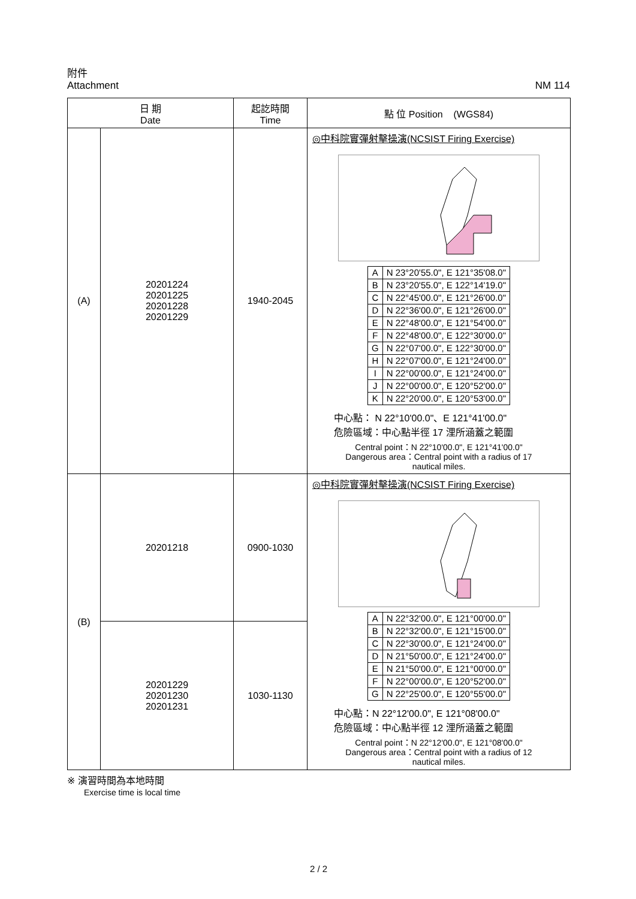附件
Attachment
NM 114
| 日 期 Date | | 起訖時間 Time | 點 位 Position (WGS84) |
| --- | --- | --- | --- |
| (A) | 20201224 20201225 20201228 20201229 | 1940-2045 | ◎中科院實彈射擊操演(NCSIST Firing Exercise) / A / N 23°20'55.0", E 121°35'08.0" / / B / N 23°20'55.0", E 122°14'19.0" / / C / N 22°45'00.0", E 121°26'00.0" / / D / N 22°36'00.0", E 121°26'00.0" / / E / N 22°48'00.0", E 121°54'00.0" / / F / N 22°48'00.0", E 122°30'00.0" / / G / N 22°07'00.0", E 122°30'00.0" / / H / N 22°07'00.0", E 121°24'00.0" / / I / N 22°00'00.0", E 121°24'00.0" / / J / N 22°00'00.0", E 120°52'00.0" / / K / N 22°20'00.0", E 120°53'00.0" / 中心點： N 22°10'00.0"、E 121°41'00.0" 危險區域：中心點半徑 17 浬所涵蓋之範圍 Central point：N 22°10'00.0", E 121°41'00.0" Dangerous area：Central point with a radius of 17 nautical miles. |
| (B) | 20201218 | 0900-1030 | ◎中科院實彈射擊操演(NCSIST Firing Exercise) / A / N 22°32'00.0", E 121°00'00.0" / / B / N 22°32'00.0", E 121°15'00.0" / / C / N 22°30'00.0", E 121°24'00.0" / / D / N 21°50'00.0", E 121°24'00.0" / / E / N 21°50'00.0", E 121°00'00.0" / / F / N 22°00'00.0", E 120°52'00.0" / / G / N 22°25'00.0", E 120°55'00.0" / 中心點：N 22°12'00.0", E 121°08'00.0" 危險區域：中心點半徑 12 浬所涵蓋之範圍 Central point：N 22°12'00.0", E 121°08'00.0" Dangerous area：Central point with a radius of 12 nautical miles. |
| | 20201229 20201230 20201231 | 1030-1130 | |
※ 演習時間為本地時間
Exercise time is local time
2 / 2